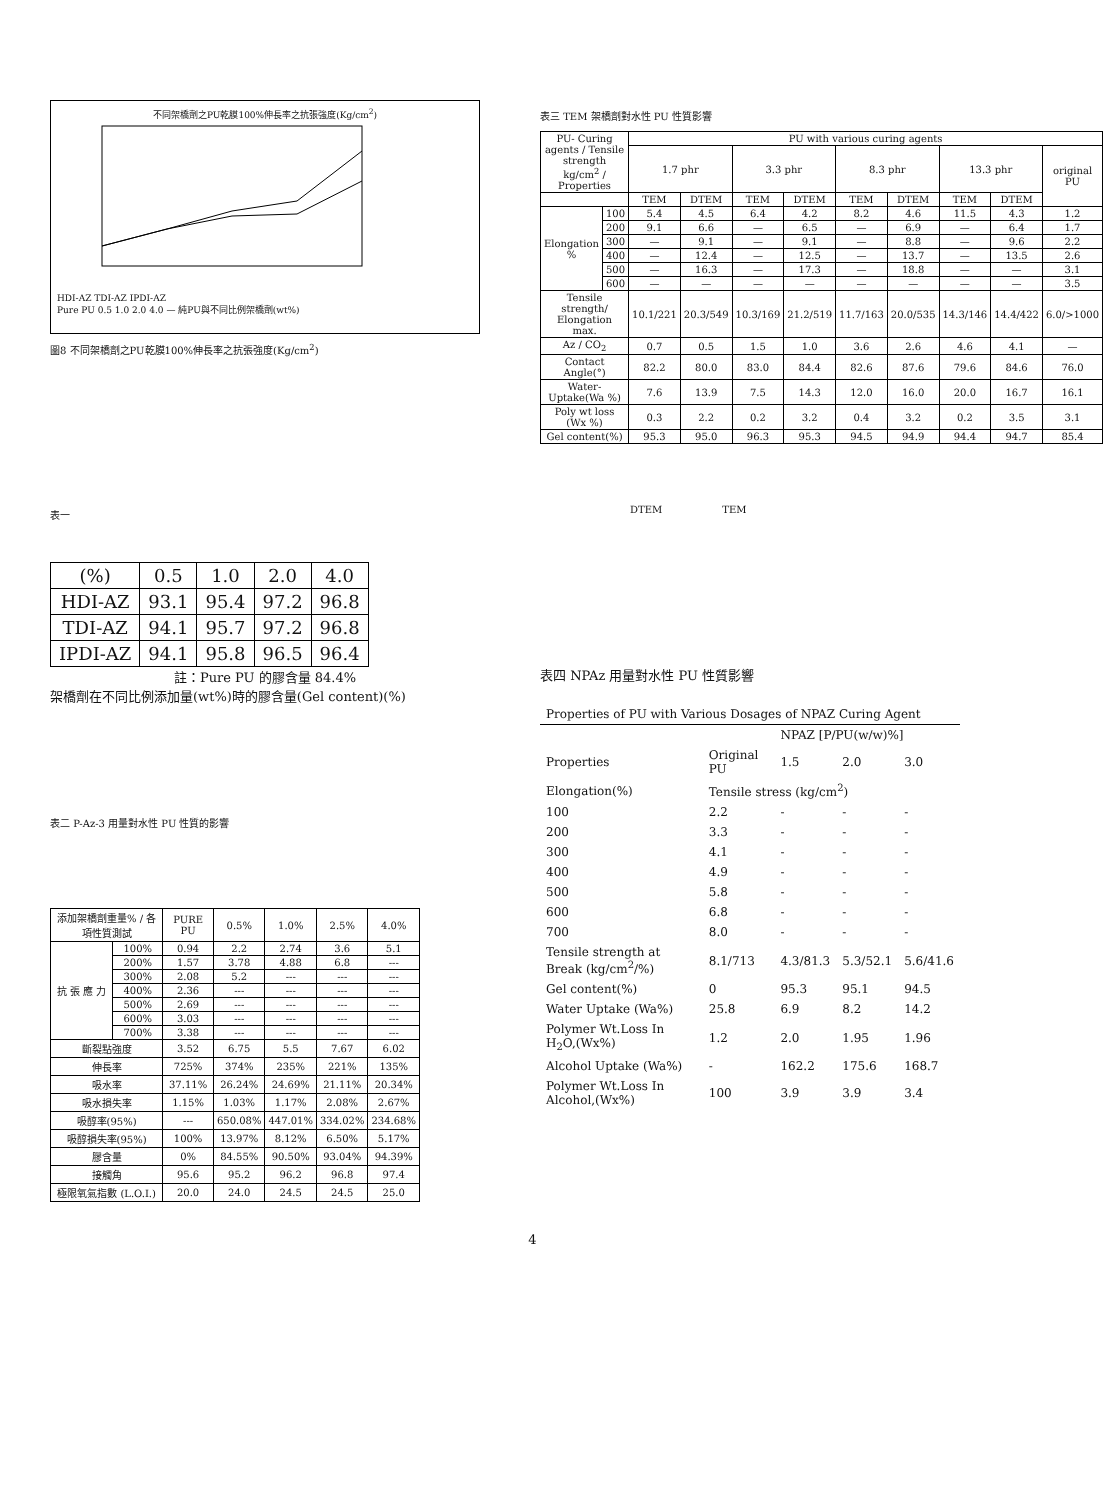不同架橋劑之PU乾膜100%伸長率之抗張強度(Kg/cm<sup>2</sup>)
HDI-AZ TDI-AZ IPDI-AZ
Pure PU 0.5 1.0 2.0 4.0 — 純PU與不同比例架橋劑(wt%)
圖8 不同架橋劑之PU乾膜100%伸長率之抗張強度(Kg/cm<sup>2</sup>)
表一
| (%) | 0.5 | 1.0 | 2.0 | 4.0 |
| HDI-AZ | 93.1 | 95.4 | 97.2 | 96.8 |
| TDI-AZ | 94.1 | 95.7 | 97.2 | 96.8 |
| IPDI-AZ | 94.1 | 95.8 | 96.5 | 96.4 |
註：Pure PU 的膠含量 84.4%
架橋劑在不同比例添加量(wt%)時的膠含量(Gel content)(%)
表二 P-Az-3 用量對水性 PU 性質的影響
| 添加架橋劑重量% / 各項性質測試 | | PURE PU | 0.5% | 1.0% | 2.5% | 4.0% |
| --- | --- | --- | --- | --- | --- | --- |
| 抗 張 應 力 | 100% | 0.94 | 2.2 | 2.74 | 3.6 | 5.1 |
| | 200% | 1.57 | 3.78 | 4.88 | 6.8 | --- |
| | 300% | 2.08 | 5.2 | --- | --- | --- |
| | 400% | 2.36 | --- | --- | --- | --- |
| | 500% | 2.69 | --- | --- | --- | --- |
| | 600% | 3.03 | --- | --- | --- | --- |
| | 700% | 3.38 | --- | --- | --- | --- |
| 斷裂點強度 | | 3.52 | 6.75 | 5.5 | 7.67 | 6.02 |
| 伸長率 | | 725% | 374% | 235% | 221% | 135% |
| 吸水率 | | 37.11% | 26.24% | 24.69% | 21.11% | 20.34% |
| 吸水損失率 | | 1.15% | 1.03% | 1.17% | 2.08% | 2.67% |
| 吸醇率(95%) | | --- | 650.08% | 447.01% | 334.02% | 234.68% |
| 吸醇損失率(95%) | | 100% | 13.97% | 8.12% | 6.50% | 5.17% |
| 膠含量 | | 0% | 84.55% | 90.50% | 93.04% | 94.39% |
| 接觸角 | | 95.6 | 95.2 | 96.2 | 96.8 | 97.4 |
| 極限氧氣指數 (L.O.I.) | | 20.0 | 24.0 | 24.5 | 24.5 | 25.0 |
表三 TEM 架橋劑對水性 PU 性質影響
| PU- Curing agents / Tensile strength kg/cm<sup>2</sup> / Properties | | PU with various curing agents | | | | | | | | |
| --- | --- | --- | --- | --- | --- | --- | --- | --- | --- | --- |
| | | 1.7 phr | | 3.3 phr | | 8.3 phr | | 13.3 phr | | original PU |
| | | TEM | DTEM | TEM | DTEM | TEM | DTEM | TEM | DTEM | |
| Elongation % | 100 | 5.4 | 4.5 | 6.4 | 4.2 | 8.2 | 4.6 | 11.5 | 4.3 | 1.2 |
| | 200 | 9.1 | 6.6 | — | 6.5 | — | 6.9 | — | 6.4 | 1.7 |
| | 300 | — | 9.1 | — | 9.1 | — | 8.8 | — | 9.6 | 2.2 |
| | 400 | — | 12.4 | — | 12.5 | — | 13.7 | — | 13.5 | 2.6 |
| | 500 | — | 16.3 | — | 17.3 | — | 18.8 | — | — | 3.1 |
| | 600 | — | — | — | — | — | — | — | — | 3.5 |
| Tensile strength/ Elongation max. | | 10.1/221 | 20.3/549 | 10.3/169 | 21.2/519 | 11.7/163 | 20.0/535 | 14.3/146 | 14.4/422 | 6.0/>1000 |
| Az / CO<sub>2</sub> | | 0.7 | 0.5 | 1.5 | 1.0 | 3.6 | 2.6 | 4.6 | 4.1 | — |
| Contact Angle(°) | | 82.2 | 80.0 | 83.0 | 84.4 | 82.6 | 87.6 | 79.6 | 84.6 | 76.0 |
| Water-Uptake(Wa %) | | 7.6 | 13.9 | 7.5 | 14.3 | 12.0 | 16.0 | 20.0 | 16.7 | 16.1 |
| Poly wt loss (Wx %) | | 0.3 | 2.2 | 0.2 | 3.2 | 0.4 | 3.2 | 0.2 | 3.5 | 3.1 |
| Gel content(%) | | 95.3 | 95.0 | 96.3 | 95.3 | 94.5 | 94.9 | 94.4 | 94.7 | 85.4 |
DTEM TEM
表四 NPAz 用量對水性 PU 性質影響
| Properties of PU with Various Dosages of NPAZ Curing Agent | | | | |
| --- | --- | --- | --- | --- |
| | | NPAZ [P/PU(w/w)%] | | |
| Properties | Original PU | 1.5 | 2.0 | 3.0 |
| Elongation(%) | Tensile stress (kg/cm<sup>2</sup>) | | | |
| 100 | 2.2 | - | - | - |
| 200 | 3.3 | - | - | - |
| 300 | 4.1 | - | - | - |
| 400 | 4.9 | - | - | - |
| 500 | 5.8 | - | - | - |
| 600 | 6.8 | - | - | - |
| 700 | 8.0 | - | - | - |
| Tensile strength at Break (kg/cm<sup>2</sup>/%) | 8.1/713 | 4.3/81.3 | 5.3/52.1 | 5.6/41.6 |
| Gel content(%) | 0 | 95.3 | 95.1 | 94.5 |
| Water Uptake (Wa%) | 25.8 | 6.9 | 8.2 | 14.2 |
| Polymer Wt.Loss In H<sub>2</sub>O,(Wx%) | 1.2 | 2.0 | 1.95 | 1.96 |
| Alcohol Uptake (Wa%) | - | 162.2 | 175.6 | 168.7 |
| Polymer Wt.Loss In Alcohol,(Wx%) | 100 | 3.9 | 3.9 | 3.4 |
4